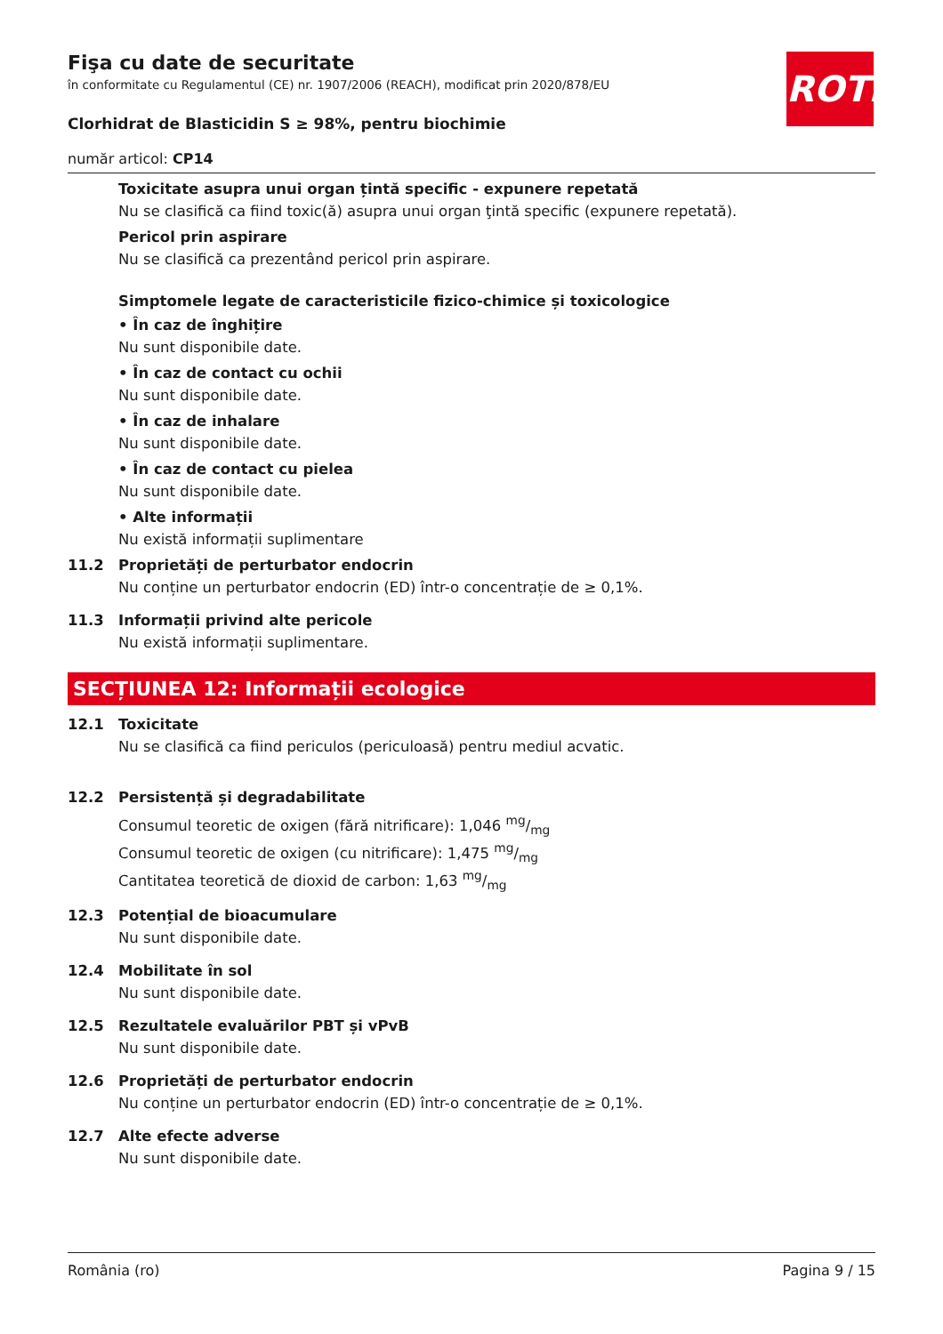ROTH
Fişa cu date de securitate
în conformitate cu Regulamentul (CE) nr. 1907/2006 (REACH), modificat prin 2020/878/EU
Clorhidrat de Blasticidin S ≥ 98%, pentru biochimie
număr articol: CP14
Toxicitate asupra unui organ țintă specific - expunere repetată
Nu se clasifică ca fiind toxic(ă) asupra unui organ ţintă specific (expunere repetată).
Pericol prin aspirare
Nu se clasifică ca prezentând pericol prin aspirare.
Simptomele legate de caracteristicile fizico-chimice și toxicologice
• În caz de înghițire
Nu sunt disponibile date.
• În caz de contact cu ochii
Nu sunt disponibile date.
• În caz de inhalare
Nu sunt disponibile date.
• În caz de contact cu pielea
Nu sunt disponibile date.
• Alte informații
Nu există informații suplimentare
11.2 Proprietăți de perturbator endocrin
Nu conține un perturbator endocrin (ED) într-o concentrație de ≥ 0,1%.
11.3 Informații privind alte pericole
Nu există informații suplimentare.
SECȚIUNEA 12: Informații ecologice
12.1 Toxicitate
Nu se clasifică ca fiind periculos (periculoasă) pentru mediul acvatic.
12.2 Persistență și degradabilitate
Consumul teoretic de oxigen (fără nitrificare): 1,046 mg/mg
Consumul teoretic de oxigen (cu nitrificare): 1,475 mg/mg
Cantitatea teoretică de dioxid de carbon: 1,63 mg/mg
12.3 Potențial de bioacumulare
Nu sunt disponibile date.
12.4 Mobilitate în sol
Nu sunt disponibile date.
12.5 Rezultatele evaluărilor PBT și vPvB
Nu sunt disponibile date.
12.6 Proprietăți de perturbator endocrin
Nu conține un perturbator endocrin (ED) într-o concentrație de ≥ 0,1%.
12.7 Alte efecte adverse
Nu sunt disponibile date.
România (ro) Pagina 9 / 15